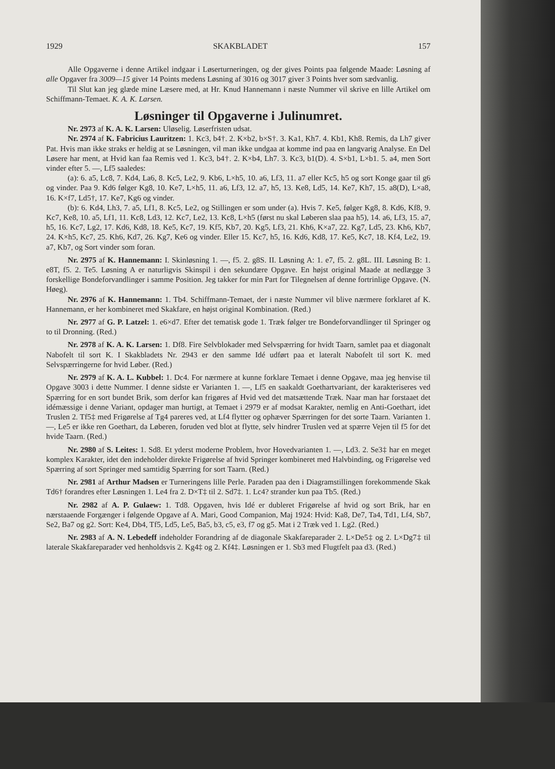1929 SKAKBLADET 157
Alle Opgaverne i denne Artikel indgaar i Løserturneringen, og der gives Points paa følgende Maade: Løsning af alle Opgaver fra 3009—15 giver 14 Points medens Løsning af 3016 og 3017 giver 3 Points hver som sædvanlig.
Til Slut kan jeg glæde mine Læsere med, at Hr. Knud Hannemann i næste Nummer vil skrive en lille Artikel om Schiffmann-Temaet. K. A. K. Larsen.
Løsninger til Opgaverne i Julinumret.
Nr. 2973 af K. A. K. Larsen: Uløselig. Løserfristen udsat.
Nr. 2974 af K. Fabricius Lauritzen: 1. Kc3, b4†. 2. K×b2, b×S†. 3. Ka1, Kh7. 4. Kb1, Kh8. Remis, da Lh7 giver Pat. Hvis man ikke straks er heldig at se Løsningen, vil man ikke undgaa at komme ind paa en langvarig Analyse. En Del Løsere har ment, at Hvid kan faa Remis ved 1. Kc3, b4†. 2. K×b4, Lh7. 3. Kc3, b1(D). 4. S×b1, L×b1. 5. a4, men Sort vinder efter 5. —, Lf5 saaledes:
(a): 6. a5, Lc8, 7. Kd4, La6, 8. Kc5, Le2, 9. Kb6, L×h5, 10. a6, Lf3, 11. a7 eller Kc5, h5 og sort Konge gaar til g6 og vinder. Paa 9. Kd6 følger Kg8, 10. Ke7, L×h5, 11. a6, Lf3, 12. a7, h5, 13. Ke8, Ld5, 14. Ke7, Kh7, 15. a8(D), L×a8, 16. K×f7, Ld5†, 17. Ke7, Kg6 og vinder.
(b): 6. Kd4, Lh3, 7. a5, Lf1, 8. Kc5, Le2, og Stillingen er som under (a). Hvis 7. Ke5, følger Kg8, 8. Kd6, Kf8, 9. Kc7, Ke8, 10. a5, Lf1, 11. Kc8, Ld3, 12. Kc7, Le2, 13. Kc8, L×h5 (først nu skal Løberen slaa paa h5), 14. a6, Lf3, 15. a7, h5, 16. Kc7, Lg2, 17. Kd6, Kd8, 18. Ke5, Kc7, 19. Kf5, Kb7, 20. Kg5, Lf3, 21. Kh6, K×a7, 22. Kg7, Ld5, 23. Kh6, Kb7, 24. K×h5, Kc7, 25. Kh6, Kd7, 26. Kg7, Ke6 og vinder. Eller 15. Kc7, h5, 16. Kd6, Kd8, 17. Ke5, Kc7, 18. Kf4, Le2, 19. a7, Kb7, og Sort vinder som foran.
Nr. 2975 af K. Hannemann: I. Skinløsning 1. —, f5. 2. g8S. II. Løsning A: 1. e7, f5. 2. g8L. III. Løsning B: 1. e8T, f5. 2. Te5. Løsning A er naturligvis Skinspil i den sekundære Opgave. En højst original Maade at nedlægge 3 forskellige Bondeforvandlinger i samme Position. Jeg takker for min Part for Tilegnelsen af denne fortrinlige Opgave. (N. Høeg).
Nr. 2976 af K. Hannemann: 1. Tb4. Schiffmann-Temaet, der i næste Nummer vil blive nærmere forklaret af K. Hannemann, er her kombineret med Skakfare, en højst original Kombination. (Red.)
Nr. 2977 af G. P. Latzel: 1. e6×d7. Efter det tematisk gode 1. Træk følger tre Bondeforvandlinger til Springer og to til Dronning. (Red.)
Nr. 2978 af K. A. K. Larsen: 1. Df8. Fire Selvblokader med Selvspærring for hvidt Taarn, samlet paa et diagonalt Nabofelt til sort K. I Skakbladets Nr. 2943 er den samme Idé udført paa et lateralt Nabofelt til sort K. med Selvspærringerne for hvid Løber. (Red.)
Nr. 2979 af K. A. L. Kubbel: 1. Dc4. For nærmere at kunne forklare Temaet i denne Opgave, maa jeg henvise til Opgave 3003 i dette Nummer. I denne sidste er Varianten 1. —, Lf5 en saakaldt Goethartvariant, der karakteriseres ved Spærring for en sort bundet Brik, som derfor kan frigøres af Hvid ved det matsættende Træk. Naar man har forstaaet det idémæssige i denne Variant, opdager man hurtigt, at Temaet i 2979 er af modsat Karakter, nemlig en Anti-Goethart, idet Truslen 2. Tf5‡ med Frigørelse af Tg4 pareres ved, at Lf4 flytter og ophæver Spærringen for det sorte Taarn. Varianten 1. —, Le5 er ikke ren Goethart, da Løberen, foruden ved blot at flytte, selv hindrer Truslen ved at spærre Vejen til f5 for det hvide Taarn. (Red.)
Nr. 2980 af S. Leites: 1. Sd8. Et yderst moderne Problem, hvor Hovedvarianten 1. —, Ld3. 2. Se3‡ har en meget komplex Karakter, idet den indeholder direkte Frigørelse af hvid Springer kombineret med Halvbinding, og Frigørelse ved Spærring af sort Springer med samtidig Spærring for sort Taarn. (Red.)
Nr. 2981 af Arthur Madsen er Turneringens lille Perle. Paraden paa den i Diagramstillingen forekommende Skak Td6† forandres efter Løsningen 1. Le4 fra 2. D×T‡ til 2. Sd7‡. 1. Lc4? strander kun paa Tb5. (Red.)
Nr. 2982 af A. P. Gulaew: 1. Td8. Opgaven, hvis Idé er dubleret Frigørelse af hvid og sort Brik, har en nærstaaende Forgænger i følgende Opgave af A. Mari, Good Companion, Maj 1924: Hvid: Ka8, De7, Ta4, Td1, Lf4, Sb7, Se2, Ba7 og g2. Sort: Ke4, Db4, Tf5, Ld5, Le5, Ba5, b3, c5, e3, f7 og g5. Mat i 2 Træk ved 1. Lg2. (Red.)
Nr. 2983 af A. N. Lebedeff indeholder Forandring af de diagonale Skakfareparader 2. L×De5‡ og 2. L×Dg7‡ til laterale Skakfareparader ved henholdsvis 2. Kg4‡ og 2. Kf4‡. Løsningen er 1. Sb3 med Flugtfelt paa d3. (Red.)